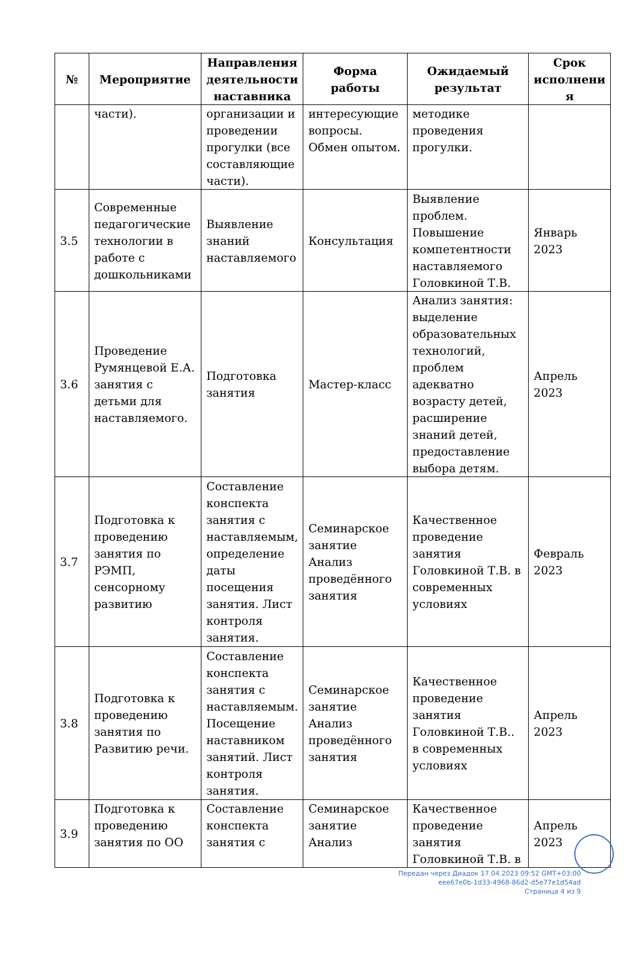| № | Мероприятие | Направления деятельности наставника | Форма работы | Ожидаемый результат | Срок исполнени я |
| --- | --- | --- | --- | --- | --- |
| | части). | организации и проведении прогулки (все составляющие части). | интересующие вопросы. Обмен опытом. | методике проведения прогулки. | |
| 3.5 | Современные педагогические технологии в работе с дошкольниками | Выявление знаний наставляемого | Консультация | Выявление проблем. Повышение компетентности наставляемого Головкиной Т.В. | Январь 2023 |
| 3.6 | Проведение Румянцевой Е.А. занятия с детьми для наставляемого. | Подготовка занятия | Мастер-класс | Анализ занятия: выделение образовательных технологий, проблем адекватно возрасту детей, расширение знаний детей, предоставление выбора детям. | Апрель 2023 |
| 3.7 | Подготовка к проведению занятия по РЭМП, сенсорному развитию | Составление конспекта занятия с наставляемым, определение даты посещения занятия. Лист контроля занятия. | Семинарское занятие Анализ проведённого занятия | Качественное проведение занятия Головкиной Т.В. в современных условиях | Февраль 2023 |
| 3.8 | Подготовка к проведению занятия по Развитию речи. | Составление конспекта занятия с наставляемым. Посещение наставником занятий. Лист контроля занятия. | Семинарское занятие Анализ проведённого занятия | Качественное проведение занятия Головкиной Т.В.. в современных условиях | Апрель 2023 |
| 3.9 | Подготовка к проведению занятия по ОО | Составление конспекта занятия с | Семинарское занятие Анализ | Качественное проведение занятия Головкиной Т.В. в | Апрель 2023 |
Передан через Диадок 17.04.2023 09:52 GMT+03:00
eee67e0b-1d33-4968-86d2-d5e77e1d54ad
Страница 4 из 9